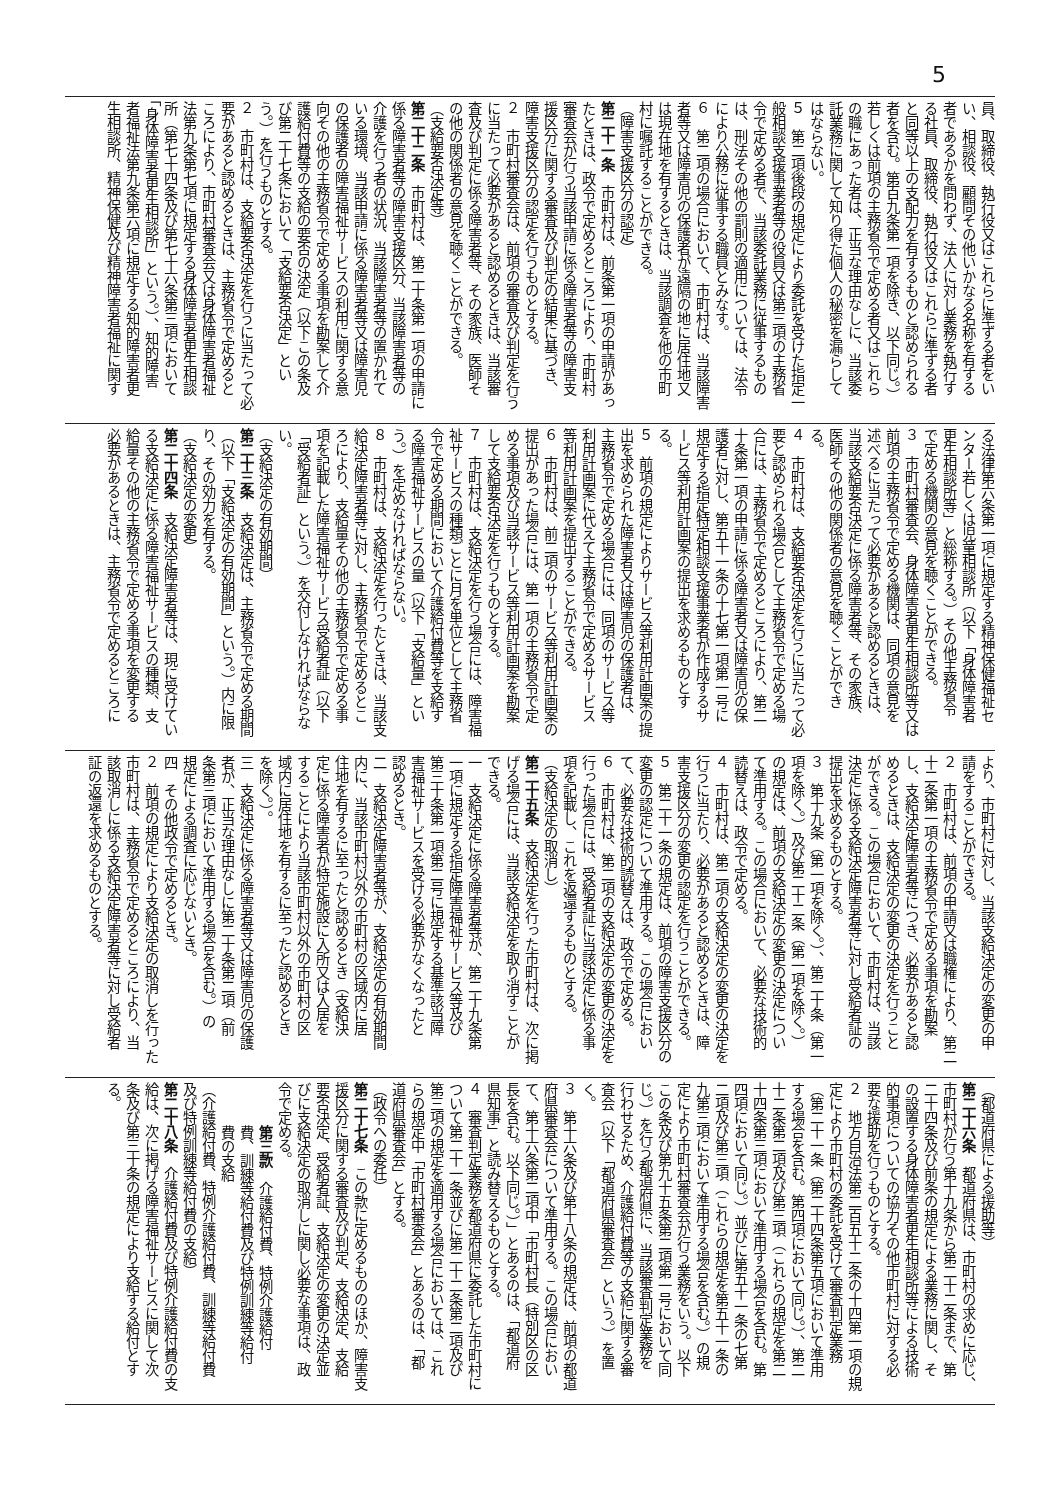5
員、取締役、執行役又はこれらに準ずる者をい
い、相談役、顧問その他いかなる名称を有する
者であるかを問わず、法人に対し業務を執行す
る社員、取締役、執行役又はこれらに準ずる者
と同等以上の支配力を有するものと認められる
者を含む。第百九条第一項を除き、以下同じ。）
若しくは前項の主務省令で定める者又はこれら
の職にあった者は、正当な理由なしに、当該委
託業務に関して知り得た個人の秘密を漏らして
はならない。
５　第二項後段の規定により委託を受けた指定一
般相談支援事業者等の役員又は第三項の主務省
令で定める者で、当該委託業務に従事するもの
は、刑法その他の罰則の適用については、法令
により公務に従事する職員とみなす。
６　第二項の場合において、市町村は、当該障害
者等又は障害児の保護者が遠隔の地に居住地又
は現在地を有するときは、当該調査を他の市町
村に嘱託することができる。
（障害支援区分の認定）
第二十一条　市町村は、前条第一項の申請があっ
たときは、政令で定めるところにより、市町村
審査会が行う当該申請に係る障害者等の障害支
援区分に関する審査及び判定の結果に基づき、
障害支援区分の認定を行うものとする。
２　市町村審査会は、前項の審査及び判定を行う
に当たって必要があると認めるときは、当該審
査及び判定に係る障害者等、その家族、医師そ
の他の関係者の意見を聴くことができる。
（支給要否決定等）
第二十二条　市町村は、第二十条第一項の申請に
係る障害者等の障害支援区分、当該障害者等の
介護を行う者の状況、当該障害者等の置かれて
いる環境、当該申請に係る障害者等又は障害児
の保護者の障害福祉サービスの利用に関する意
向その他の主務省令で定める事項を勘案して介
護給付費等の支給の要否の決定（以下この条及
び第二十七条において「支給要否決定」とい
う。）を行うものとする。
２　市町村は、支給要否決定を行うに当たって必
要があると認めるときは、主務省令で定めると
ころにより、市町村審査会又は身体障害者福祉
法第九条第七項に規定する身体障害者更生相談
所（第七十四条及び第七十六条第三項において
「身体障害者更生相談所」という。）、知的障害
者福祉法第九条第六項に規定する知的障害者更
生相談所、精神保健及び精神障害者福祉に関す
る法律第六条第一項に規定する精神保健福祉セ
ンター若しくは児童相談所（以下「身体障害者
更生相談所等」と総称する。）その他主務省令
で定める機関の意見を聴くことができる。
３　市町村審査会、身体障害者更生相談所等又は
前項の主務省令で定める機関は、同項の意見を
述べるに当たって必要があると認めるときは、
当該支給要否決定に係る障害者等、その家族、
医師その他の関係者の意見を聴くことができ
る。
４　市町村は、支給要否決定を行うに当たって必
要と認められる場合として主務省令で定める場
合には、主務省令で定めるところにより、第二
十条第一項の申請に係る障害者又は障害児の保
護者に対し、第五十一条の十七第一項第一号に
規定する指定特定相談支援事業者が作成するサ
ービス等利用計画案の提出を求めるものとす
る。
５　前項の規定によりサービス等利用計画案の提
出を求められた障害者又は障害児の保護者は、
主務省令で定める場合には、同項のサービス等
利用計画案に代えて主務省令で定めるサービス
等利用計画案を提出することができる。
６　市町村は、前二項のサービス等利用計画案の
提出があった場合には、第一項の主務省令で定
める事項及び当該サービス等利用計画案を勘案
して支給要否決定を行うものとする。
７　市町村は、支給決定を行う場合には、障害福
祉サービスの種類ごとに月を単位として主務省
令で定める期間において介護給付費等を支給す
る障害福祉サービスの量（以下「支給量」とい
う。）を定めなければならない。
８　市町村は、支給決定を行ったときは、当該支
給決定障害者等に対し、主務省令で定めるとこ
ろにより、支給量その他の主務省令で定める事
項を記載した障害福祉サービス受給者証（以下
「受給者証」という。）を交付しなければならな
い。
（支給決定の有効期間）
第二十三条　支給決定は、主務省令で定める期間
（以下「支給決定の有効期間」という。）内に限
り、その効力を有する。
（支給決定の変更）
第二十四条　支給決定障害者等は、現に受けてい
る支給決定に係る障害福祉サービスの種類、支
給量その他の主務省令で定める事項を変更する
必要があるときは、主務省令で定めるところに
より、市町村に対し、当該支給決定の変更の申
請をすることができる。
２　市町村は、前項の申請又は職権により、第二
十二条第一項の主務省令で定める事項を勘案
し、支給決定障害者等につき、必要があると認
めるときは、支給決定の変更の決定を行うこと
ができる。この場合において、市町村は、当該
決定に係る支給決定障害者等に対し受給者証の
提出を求めるものとする。
３　第十九条（第一項を除く。）、第二十条（第一
項を除く。）及び第二十二条（第一項を除く。）
の規定は、前項の支給決定の変更の決定につい
て準用する。この場合において、必要な技術的
読替えは、政令で定める。
４　市町村は、第二項の支給決定の変更の決定を
行うに当たり、必要があると認めるときは、障
害支援区分の変更の認定を行うことができる。
５　第二十一条の規定は、前項の障害支援区分の
変更の認定について準用する。この場合におい
て、必要な技術的読替えは、政令で定める。
６　市町村は、第二項の支給決定の変更の決定を
行った場合には、受給者証に当該決定に係る事
項を記載し、これを返還するものとする。
（支給決定の取消し）
第二十五条　支給決定を行った市町村は、次に掲
げる場合には、当該支給決定を取り消すことが
できる。
一　支給決定に係る障害者等が、第二十九条第
一項に規定する指定障害福祉サービス等及び
第三十条第一項第二号に規定する基準該当障
害福祉サービスを受ける必要がなくなったと
認めるとき。
二　支給決定障害者等が、支給決定の有効期間
内に、当該市町村以外の市町村の区域内に居
住地を有するに至ったと認めるとき（支給決
定に係る障害者が特定施設に入所又は入居を
することにより当該市町村以外の市町村の区
域内に居住地を有するに至ったと認めるとき
を除く。）。
三　支給決定に係る障害者等又は障害児の保護
者が、正当な理由なしに第二十条第二項（前
条第三項において準用する場合を含む。）の
規定による調査に応じないとき。
四　その他政令で定めるとき。
２　前項の規定により支給決定の取消しを行った
市町村は、主務省令で定めるところにより、当
該取消しに係る支給決定障害者等に対し受給者
証の返還を求めるものとする。
（都道府県による援助等）
第二十六条　都道府県は、市町村の求めに応じ、
市町村が行う第十九条から第二十二条まで、第
二十四条及び前条の規定による業務に関し、そ
の設置する身体障害者更生相談所等による技術
的事項についての協力その他市町村に対する必
要な援助を行うものとする。
２　地方自治法第二百五十二条の十四第一項の規
定により市町村の委託を受けて審査判定業務
（第二十一条（第二十四条第五項において準用
する場合を含む。第四項において同じ。）、第二
十二条第二項及び第三項（これらの規定を第二
十四条第三項において準用する場合を含む。第
四項において同じ。）並びに第五十一条の七第
二項及び第三項（これらの規定を第五十一条の
九第三項において準用する場合を含む。）の規
定により市町村審査会が行う業務をいう。以下
この条及び第九十五条第二項第一号において同
じ。）を行う都道府県に、当該審査判定業務を
行わせるため、介護給付費等の支給に関する審
査会（以下「都道府県審査会」という。）を置
く。
３　第十六条及び第十八条の規定は、前項の都道
府県審査会について準用する。この場合におい
て、第十六条第二項中「市町村長（特別区の区
長を含む。以下同じ。）」とあるのは、「都道府
県知事」と読み替えるものとする。
４　審査判定業務を都道府県に委託した市町村に
ついて第二十一条並びに第二十二条第二項及び
第三項の規定を適用する場合においては、これ
らの規定中「市町村審査会」とあるのは、「都
道府県審査会」とする。
（政令への委任）
第二十七条　この款に定めるもののほか、障害支
援区分に関する審査及び判定、支給決定、支給
要否決定、受給者証、支給決定の変更の決定並
びに支給決定の取消しに関し必要な事項は、政
令で定める。
第三款　介護給付費、特例介護給付
費、訓練等給付費及び特例訓練等給付
費の支給
（介護給付費、特例介護給付費、訓練等給付費
及び特例訓練等給付費の支給）
第二十八条　介護給付費及び特例介護給付費の支
給は、次に掲げる障害福祉サービスに関して次
条及び第三十条の規定により支給する給付とす
る。